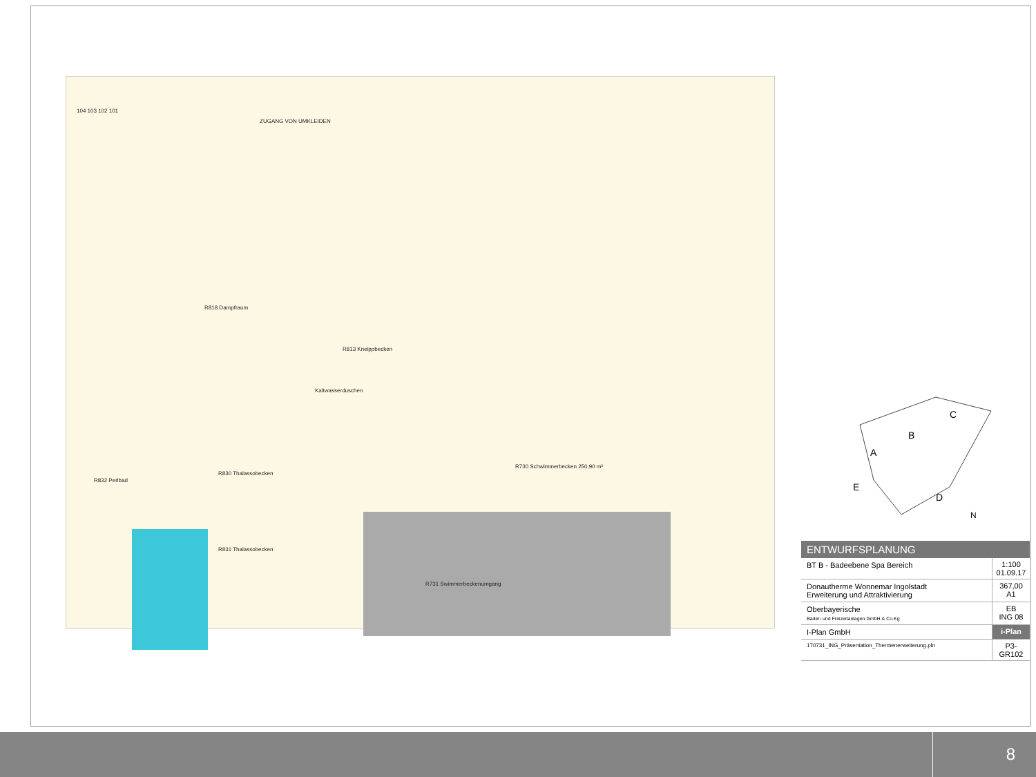104 103 102 101
ZUGANG VON UMKLEIDEN
R818 Dampfraum
R813 Kneippbecken
Kaltwasserduschen
R730 Schwimmerbecken 250,90 m²
R832 Perlbad
R830 Thalassobecken
R831 Thalassobecken
R731 Swimmerbeckenumgang
B
A
C
D
E
N
ENTWURFSPLANUNG
BT B - Badeebene Spa Bereich 1:100
01.09.17
Donautherme Wonnemar Ingolstadt
Erweiterung und Attraktivierung
367,00
A1
Oberbayerische
Bäder- und Freizeitanlagen GmbH & Co.Kg
EB
ING 08
I-Plan GmbH i-Plan
170731_ING_Präsentation_Thermenerweiterung.pln
P3-GR102
8